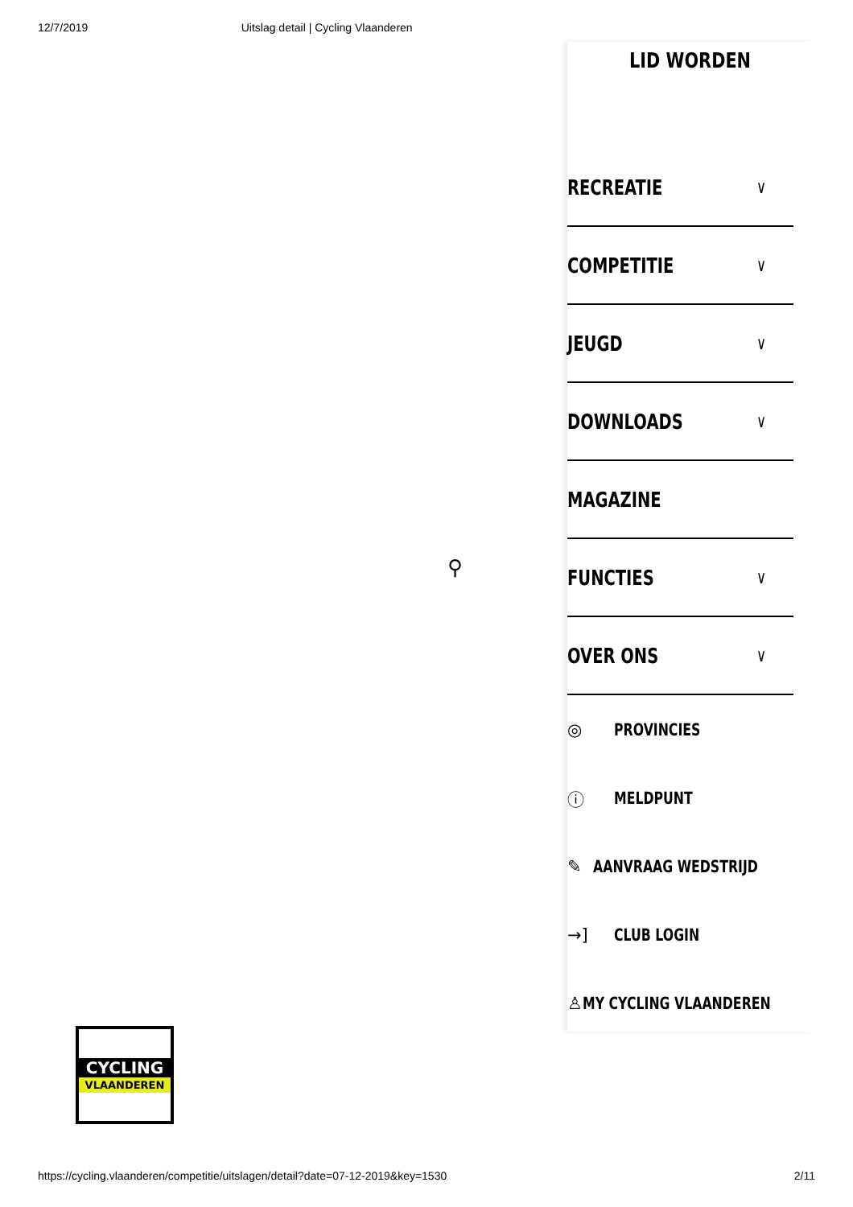12/7/2019 Uitslag detail | Cycling Vlaanderen
LID WORDEN
RECREATIE ∨
COMPETITIE ∨
JEUGD ∨
DOWNLOADS ∨
MAGAZINE
FUNCTIES ∨
OVER ONS ∨
◎ PROVINCIES
ⓘ MELDPUNT
✎ AANVRAAG WEDSTRIJD
→] CLUB LOGIN
♙ MY CYCLING VLAANDEREN
⚲
CYCLING
VLAANDEREN
https://cycling.vlaanderen/competitie/uitslagen/detail?date=07-12-2019&key=1530 2/11